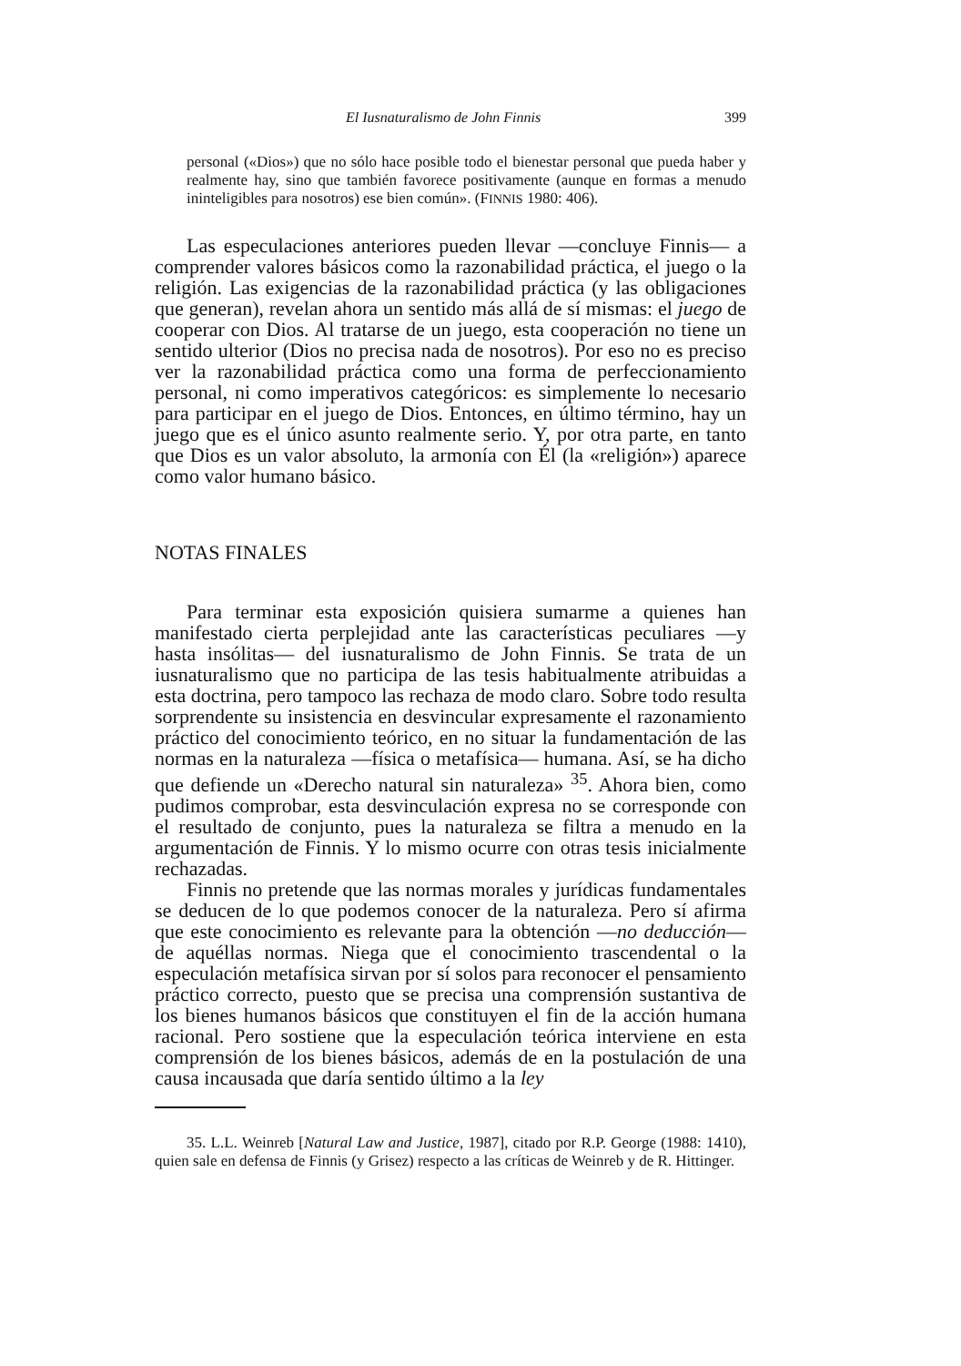El Iusnaturalismo de John Finnis 399
personal («Dios») que no sólo hace posible todo el bienestar personal que pueda haber y realmente hay, sino que también favorece positivamente (aunque en formas a menudo ininteligibles para nosotros) ese bien común». (FINNIS 1980: 406).
Las especulaciones anteriores pueden llevar —concluye Finnis— a comprender valores básicos como la razonabilidad práctica, el juego o la religión. Las exigencias de la razonabilidad práctica (y las obligaciones que generan), revelan ahora un sentido más allá de sí mismas: el juego de cooperar con Dios. Al tratarse de un juego, esta cooperación no tiene un sentido ulterior (Dios no precisa nada de nosotros). Por eso no es preciso ver la razonabilidad práctica como una forma de perfeccionamiento personal, ni como imperativos categóricos: es simplemente lo necesario para participar en el juego de Dios. Entonces, en último término, hay un juego que es el único asunto realmente serio. Y, por otra parte, en tanto que Dios es un valor absoluto, la armonía con Él (la «religión») aparece como valor humano básico.
NOTAS FINALES
Para terminar esta exposición quisiera sumarme a quienes han manifestado cierta perplejidad ante las características peculiares —y hasta insólitas— del iusnaturalismo de John Finnis. Se trata de un iusnaturalismo que no participa de las tesis habitualmente atribuidas a esta doctrina, pero tampoco las rechaza de modo claro. Sobre todo resulta sorprendente su insistencia en desvincular expresamente el razonamiento práctico del conocimiento teórico, en no situar la fundamentación de las normas en la naturaleza —física o metafísica— humana. Así, se ha dicho que defiende un «Derecho natural sin naturaleza» <sup>35</sup>. Ahora bien, como pudimos comprobar, esta desvinculación expresa no se corresponde con el resultado de conjunto, pues la naturaleza se filtra a menudo en la argumentación de Finnis. Y lo mismo ocurre con otras tesis inicialmente rechazadas.
Finnis no pretende que las normas morales y jurídicas fundamentales se deducen de lo que podemos conocer de la naturaleza. Pero sí afirma que este conocimiento es relevante para la obtención —no deducción— de aquéllas normas. Niega que el conocimiento trascendental o la especulación metafísica sirvan por sí solos para reconocer el pensamiento práctico correcto, puesto que se precisa una comprensión sustantiva de los bienes humanos básicos que constituyen el fin de la acción humana racional. Pero sostiene que la especulación teórica interviene en esta comprensión de los bienes básicos, además de en la postulación de una causa incausada que daría sentido último a la ley
35. L.L. Weinreb [Natural Law and Justice, 1987], citado por R.P. George (1988: 1410), quien sale en defensa de Finnis (y Grisez) respecto a las críticas de Weinreb y de R. Hittinger.